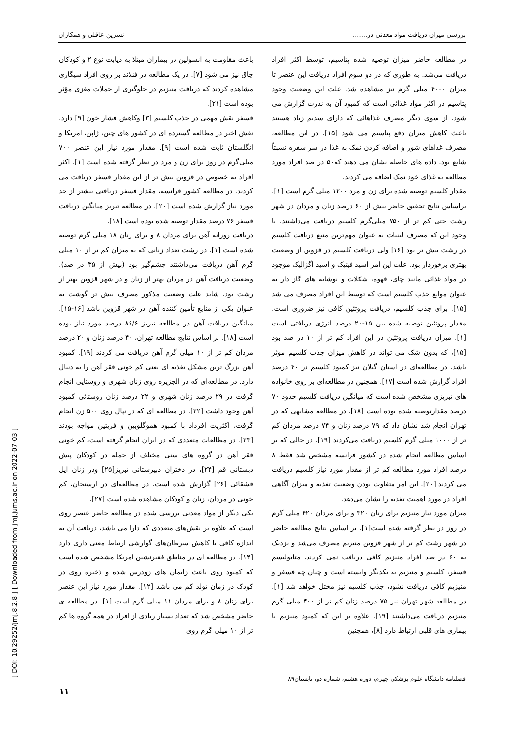بررسی میزان دریافت مواد معدنی در....... نسرین عاقلی و همکاران
در مطالعه حاضر میزان توصیه شده پتاسیم، توسط اکثر افراد دریافت می‌شد. به طوری که در دو سوم افراد دریافت این عنصر تا میزان ۴۰۰۰ میلی گرم نیز مشاهده شد. علت این وضعیت وجود پتاسیم در اکثر مواد غذائی است که کمبود آن به ندرت گزارش می شود. از سوی دیگر مصرف غذاهائی که دارای سدیم زیاد هستند باعث کاهش میزان دفع پتاسیم می شود [۱۵]. در این مطالعه، مصرف غذاهای شور و اضافه کردن نمک به غذا در سر سفره نسبتاً شایع بود. داده های حاصله نشان می دهند که۵۰ در صد افراد مورد مطالعه به غذای خود نمک اضافه می کردند.
مقدار کلسیم توصیه شده برای زن و مرد ۱۲۰۰ میلی گرم است [۱]. براساس نتایج تحقیق حاضر بیش از ۶۰ درصد زنان و مردان در شهر رشت حتی کم تر از ۷۵۰ میلی‌گرم کلسیم دریافت می‌داشتند. با وجود این که مصرف لبنیات به عنوان مهم‌ترین منبع دریافت کلسیم در رشت بیش تر بود [۱۶] ولی دریافت کلسیم در قزوین از وضعیت بهتری برخوردار بود. علت این امر اسید فیتیک و اسید اگزالیک موجود در مواد غذائی مانند چای، قهوه، شکلات و نوشابه های گاز دار به عنوان موانع جذب کلسیم است که توسط این افراد مصرف می شد [۱۵]. برای جذب کلسیم، دریافت پروتئین کافی نیز ضروری است. مقدار پروتئین توصیه شده بین ۱۵-۲۰ درصد انرژی دریافتی است [۱]. میزان دریافت پروتئین در این افراد کم تر از ۱۰ در صد بود [۱۵]، که بدون شک می تواند در کاهش میزان جذب کلسیم موثر باشد. در مطالعه‌ای در استان گیلان نیز کمبود کلسیم در ۴۰ درصد افراد گزارش شده است [۱۷]. همچنین در مطالعه‌ای بر روی خانواده های تبریزی مشخص شده است که میانگین دریافت کلسیم حدود ۷۰ درصد مقدارتوصیه شده بوده است [۱۸]. در مطالعه مشابهی که در تهران انجام شد نشان داد که ۷۹ درصد زنان و ۷۴ درصد مردان کم تر از ۱۰۰۰ میلی گرم کلسیم دریافت می‌کردند [۱۹]. در حالی که بر اساس مطالعه انجام شده در کشور فرانسه مشخص شد فقط ۸ درصد افراد مورد مطالعه کم تر از مقدار مورد نیاز کلسیم دریافت می کردند [۲۰]. این امر متفاوت بودن وضعیت تغذیه و میزان آگاهی افراد در مورد اهمیت تغذیه را نشان می‌دهد.
میزان مورد نیاز منیزیم برای زنان ۳۲۰ و برای مردان ۴۲۰ میلی گرم در روز در نظر گرفته شده است[۱]. بر اساس نتایج مطالعه حاضر در شهر رشت کم تر از شهر قزوین منیزیم مصرف می‌شد و نزدیک به ۶۰ در صد افراد منیزیم کافی دریافت نمی کردند. متابولیسم فسفر، کلسیم و منیزیم به یکدیگر وابسته است و چنان چه فسفر و منیزیم کافی دریافت نشود، جذب کلسیم نیز مختل خواهد شد [۱]. در مطالعه شهر تهران نیز ۷۵ درصد زنان کم تر از ۳۰۰ میلی گرم منیزیم دریافت می‌داشتند [۱۹]. علاوه بر این که کمبود منیزیم با بیماری های قلبی ارتباط دارد [۸]، همچنین
باعث مقاومت به انسولین در بیماران مبتلا به دیابت نوع ۲ و کودکان چاق نیز می شود [۷]. در یک مطالعه در فنلاند بر روی افراد سیگاری مشاهده کردند که دریافت منیزیم در جلوگیری از حملات مغزی مؤثر بوده است [۲۱].
فسفر نقش مهمی در جذب کلسیم [۳] وکاهش فشار خون [۹] دارد. نقش اخیر در مطالعه گسترده ای در کشور های چین، ژاپن، امریکا و انگلستان ثابت شده است [۹]. مقدار مورد نیاز این عنصر ۷۰۰ میلی‌گرم در روز برای زن و مرد در نظر گرفته شده است [۱]. اکثر افراد به خصوص در قزوین بیش تر از این مقدار فسفر دریافت می کردند. در مطالعه کشور فرانسه، مقدار فسفر دریافتی بیشتر از حد مورد نیاز گزارش شده است [۲۰]. در مطالعه تبریز میانگین دریافت فسفر ۷۶ درصد مقدار توصیه شده بوده است [۱۸].
دریافت روزانه آهن برای مردان ۸ و برای زنان ۱۸ میلی گرم توصیه شده است [۱]. در رشت تعداد زنانی که به میزان کم تر از ۱۰ میلی گرم آهن دریافت می‌داشتند چشم‌گیر بود (بیش از ۳۵ در صد). وضعیت دریافت آهن در مردان بهتر از زنان و در شهر قزوین بهتر از رشت بود. شاید علت وضعیت مذکور مصرف بیش تر گوشت به عنوان یکی از منابع تأمین کننده آهن در شهر قزوین باشد [۱۶-۱۵]. میانگین دریافت آهن در مطالعه تبریز ۸۶/۶ درصد مورد نیاز بوده است [۱۸]. بر اساس نتایج مطالعه تهران، ۴۰ درصد زنان و ۲۰ درصد مردان کم تر از ۱۰ میلی گرم آهن دریافت می کردند [۱۹]. کمبود آهن بزرگ ترین مشکل تغذیه ای یعنی کم خونی فقر آهن را به دنبال دارد. در مطالعه‌ای که در الجزیره روی زنان شهری و روستایی انجام گرفت در ۲۹ درصد زنان شهری و ۲۲ درصد زنان روستائی کمبود آهن وجود داشت [۲۲]. در مطالعه ای که در نپال روی ۵۰۰ زن انجام گرفت، اکثریت افرداد با کمبود هموگلوبین و فریتین مواجه بودند [۲۳]. در مطالعات متعددی که در ایران انجام گرفته است، کم خونی فقر آهن در گروه های سنی مختلف از جمله در کودکان پیش دبستانی قم [۲۴]، در دختران دبیرستانی تبریز[۲۵] ودر زنان ایل قشقائی [۲۶] گزارش شده است. در مطالعه‌ای در ارسنجان، کم خونی در مردان، زنان و کودکان مشاهده شده است [۲۷].
یکی دیگر از مواد معدنی بررسی شده در مطالعه حاضر عنصر روی است که علاوه بر نقش‌های متعددی که دارا می باشد، دریافت آن به اندازه کافی با کاهش سرطان‌های گوارشی ارتباط معنی داری دارد [۱۴]. در مطالعه ای در مناطق فقیرنشین امریکا مشخص شده است که کمبود روی باعث زایمان های زودرس شده و ذخیره روی در کودک در زمان تولد کم می باشد [۱۲]. مقدار مورد نیاز این عنصر برای زنان ۸ و برای مردان ۱۱ میلی گرم است [۱]. در مطالعه ی حاضر مشخص شد که تعداد بسیار زیادی از افراد در همه گروه ها کم تر از ۱۰ میلی گرم روی
فصلنامه دانشگاه علوم پزشکی جهرم، دوره هشتم، شماره دو، تابستان۸۹
۱۱
[ DOI: 10.29252/jmj.8.2.8 ] [ Downloaded from jmj.jums.ac.ir on 2022-07-03 ]